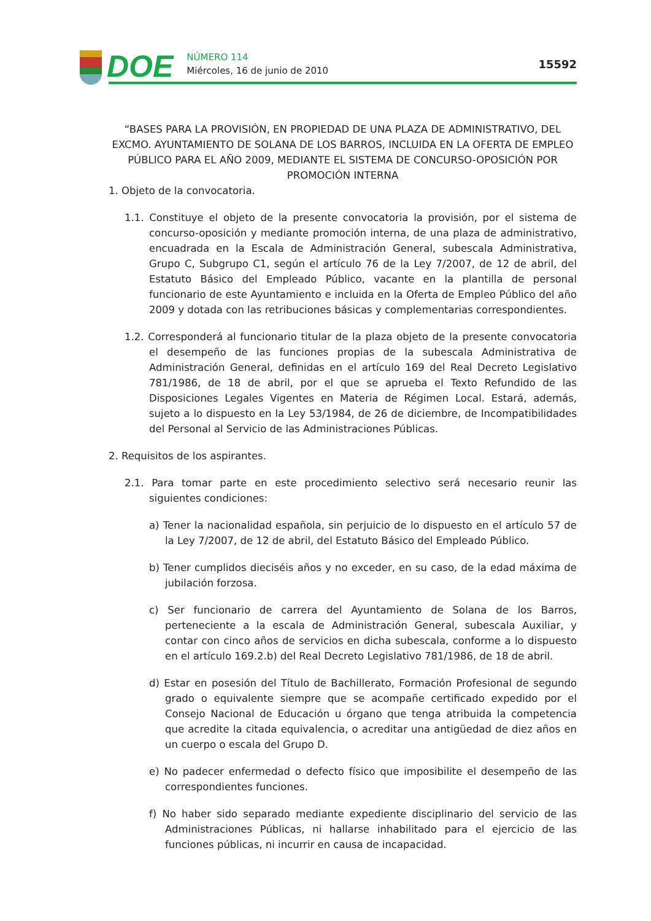DOE
NÚMERO 114
Miércoles, 16 de junio de 2010
15592
“BASES PARA LA PROVISIÓN, EN PROPIEDAD DE UNA PLAZA DE ADMINISTRATIVO, DEL EXCMO. AYUNTAMIENTO DE SOLANA DE LOS BARROS, INCLUIDA EN LA OFERTA DE EMPLEO PÚBLICO PARA EL AÑO 2009, MEDIANTE EL SISTEMA DE CONCURSO-OPOSICIÓN POR PROMOCIÓN INTERNA
1. Objeto de la convocatoria.
1.1. Constituye el objeto de la presente convocatoria la provisión, por el sistema de concurso-oposición y mediante promoción interna, de una plaza de administrativo, encuadrada en la Escala de Administración General, subescala Administrativa, Grupo C, Subgrupo C1, según el artículo 76 de la Ley 7/2007, de 12 de abril, del Estatuto Básico del Empleado Público, vacante en la plantilla de personal funcionario de este Ayuntamiento e incluida en la Oferta de Empleo Público del año 2009 y dotada con las retribuciones básicas y complementarias correspondientes.
1.2. Corresponderá al funcionario titular de la plaza objeto de la presente convocatoria el desempeño de las funciones propias de la subescala Administrativa de Administración General, definidas en el artículo 169 del Real Decreto Legislativo 781/1986, de 18 de abril, por el que se aprueba el Texto Refundido de las Disposiciones Legales Vigentes en Materia de Régimen Local. Estará, además, sujeto a lo dispuesto en la Ley 53/1984, de 26 de diciembre, de Incompatibilidades del Personal al Servicio de las Administraciones Públicas.
2. Requisitos de los aspirantes.
2.1. Para tomar parte en este procedimiento selectivo será necesario reunir las siguientes condiciones:
a) Tener la nacionalidad española, sin perjuicio de lo dispuesto en el artículo 57 de la Ley 7/2007, de 12 de abril, del Estatuto Básico del Empleado Público.
b) Tener cumplidos dieciséis años y no exceder, en su caso, de la edad máxima de jubilación forzosa.
c) Ser funcionario de carrera del Ayuntamiento de Solana de los Barros, perteneciente a la escala de Administración General, subescala Auxiliar, y contar con cinco años de servicios en dicha subescala, conforme a lo dispuesto en el artículo 169.2.b) del Real Decreto Legislativo 781/1986, de 18 de abril.
d) Estar en posesión del Título de Bachillerato, Formación Profesional de segundo grado o equivalente siempre que se acompañe certificado expedido por el Consejo Nacional de Educación u órgano que tenga atribuida la competencia que acredite la citada equivalencia, o acreditar una antigüedad de diez años en un cuerpo o escala del Grupo D.
e) No padecer enfermedad o defecto físico que imposibilite el desempeño de las correspondientes funciones.
f) No haber sido separado mediante expediente disciplinario del servicio de las Administraciones Públicas, ni hallarse inhabilitado para el ejercicio de las funciones públicas, ni incurrir en causa de incapacidad.